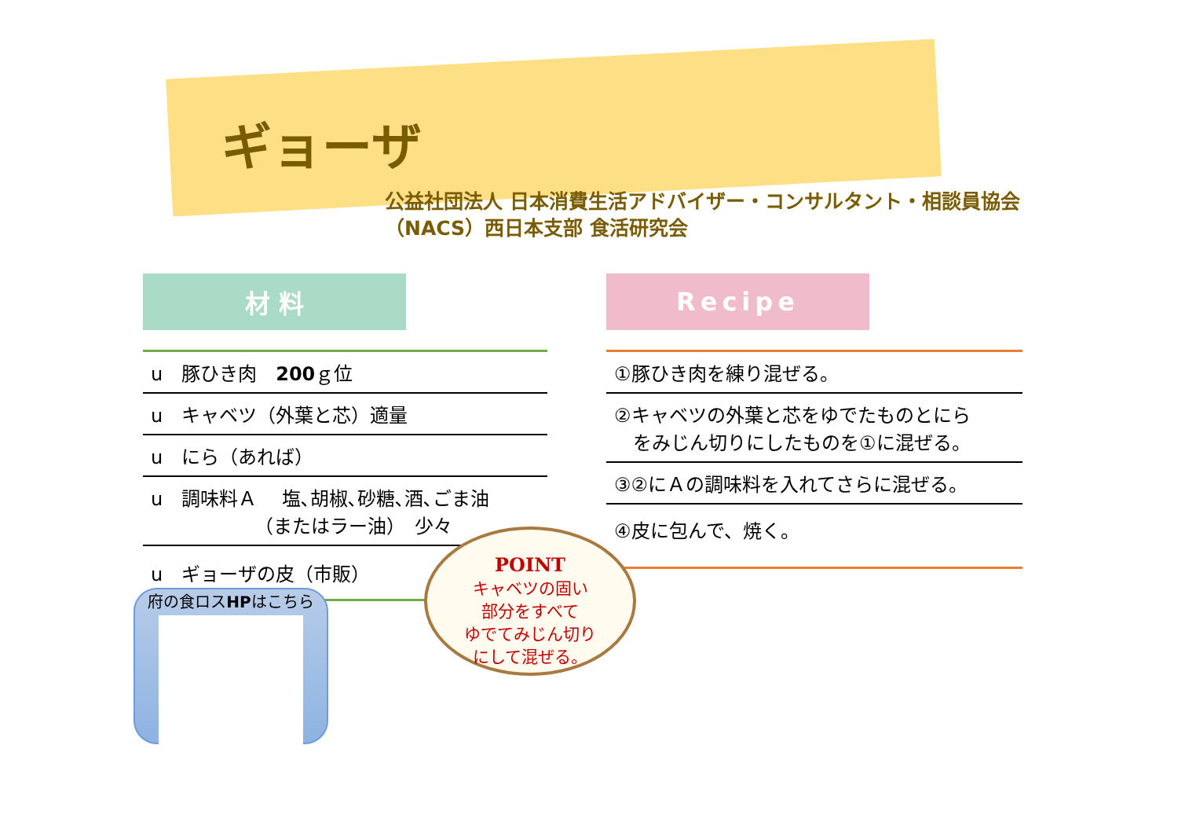ギョーザ
公益社団法人 日本消費生活アドバイザー・コンサルタント・相談員協会
（NACS）西日本支部 食活研究会
材 料
| u 豚ひき肉 200 ｇ位 |
| u キャベツ（外葉と芯）適量 |
| u にら（あれば） |
| u 調味料Ａ 塩､胡椒､砂糖､酒､ごま油 （またはラー油） 少々 |
| u ギョーザの皮（市販） |
Recipe
| ①豚ひき肉を練り混ぜる。 |
| ②キャベツの外葉と芯をゆでたものとにら をみじん切りにしたものを①に混ぜる。 |
| ③②にＡの調味料を入れてさらに混ぜる。 |
| ④皮に包んで、焼く。 |
府の食ロスHPはこちら
POINT
キャベツの固い
部分をすべて
ゆでてみじん切り
にして混ぜる。